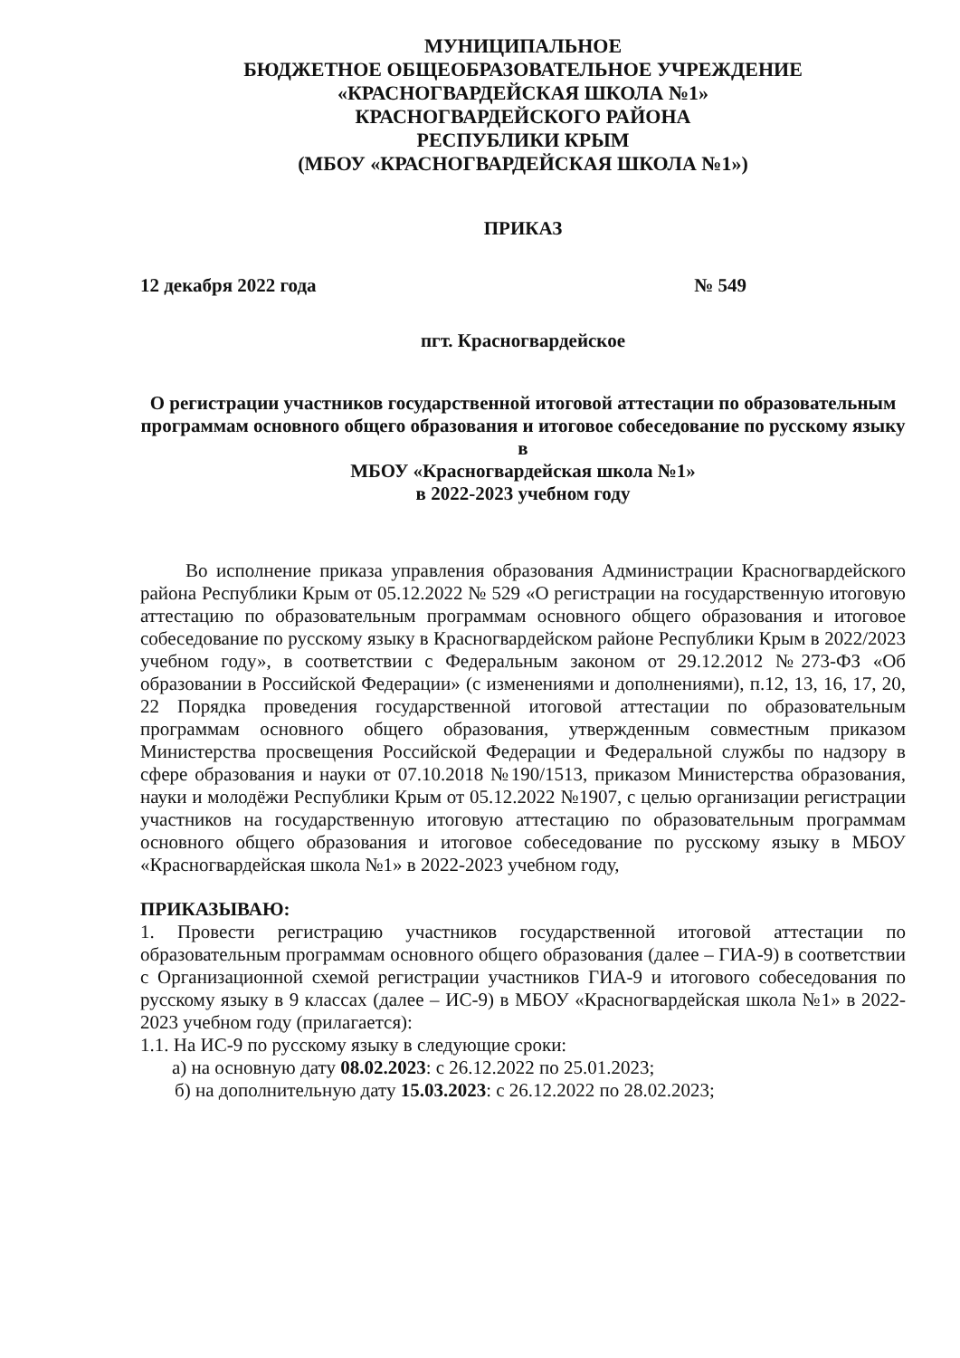МУНИЦИПАЛЬНОЕ
БЮДЖЕТНОЕ ОБЩЕОБРАЗОВАТЕЛЬНОЕ УЧРЕЖДЕНИЕ
«КРАСНОГВАРДЕЙСКАЯ ШКОЛА №1»
КРАСНОГВАРДЕЙСКОГО РАЙОНА
РЕСПУБЛИКИ КРЫМ
(МБОУ «КРАСНОГВАРДЕЙСКАЯ ШКОЛА №1»)
ПРИКАЗ
12 декабря 2022 года № 549
пгт. Красногвардейское
О регистрации участников государственной итоговой аттестации по образовательным программам основного общего образования и итоговое собеседование по русскому языку в
МБОУ «Красногвардейская школа №1»
в 2022-2023 учебном году
Во исполнение приказа управления образования Администрации Красногвардейского района Республики Крым от 05.12.2022 № 529 «О регистрации на государственную итоговую аттестацию по образовательным программам основного общего образования и итоговое собеседование по русскому языку в Красногвардейском районе Республики Крым в 2022/2023 учебном году», в соответствии с Федеральным законом от 29.12.2012 №273-ФЗ «Об образовании в Российской Федерации» (с изменениями и дополнениями), п.12, 13, 16, 17, 20, 22 Порядка проведения государственной итоговой аттестации по образовательным программам основного общего образования, утвержденным совместным приказом Министерства просвещения Российской Федерации и Федеральной службы по надзору в сфере образования и науки от 07.10.2018 №190/1513, приказом Министерства образования, науки и молодёжи Республики Крым от 05.12.2022 №1907, с целью организации регистрации участников на государственную итоговую аттестацию по образовательным программам основного общего образования и итоговое собеседование по русскому языку в МБОУ «Красногвардейская школа №1» в 2022-2023 учебном году,
ПРИКАЗЫВАЮ:
1. Провести регистрацию участников государственной итоговой аттестации по образовательным программам основного общего образования (далее – ГИА-9) в соответствии с Организационной схемой регистрации участников ГИА-9 и итогового собеседования по русскому языку в 9 классах (далее – ИС-9) в МБОУ «Красногвардейская школа №1» в 2022-2023 учебном году (прилагается):
1.1. На ИС-9 по русскому языку в следующие сроки:
а) на основную дату 08.02.2023: с 26.12.2022 по 25.01.2023;
б) на дополнительную дату 15.03.2023: с 26.12.2022 по 28.02.2023;